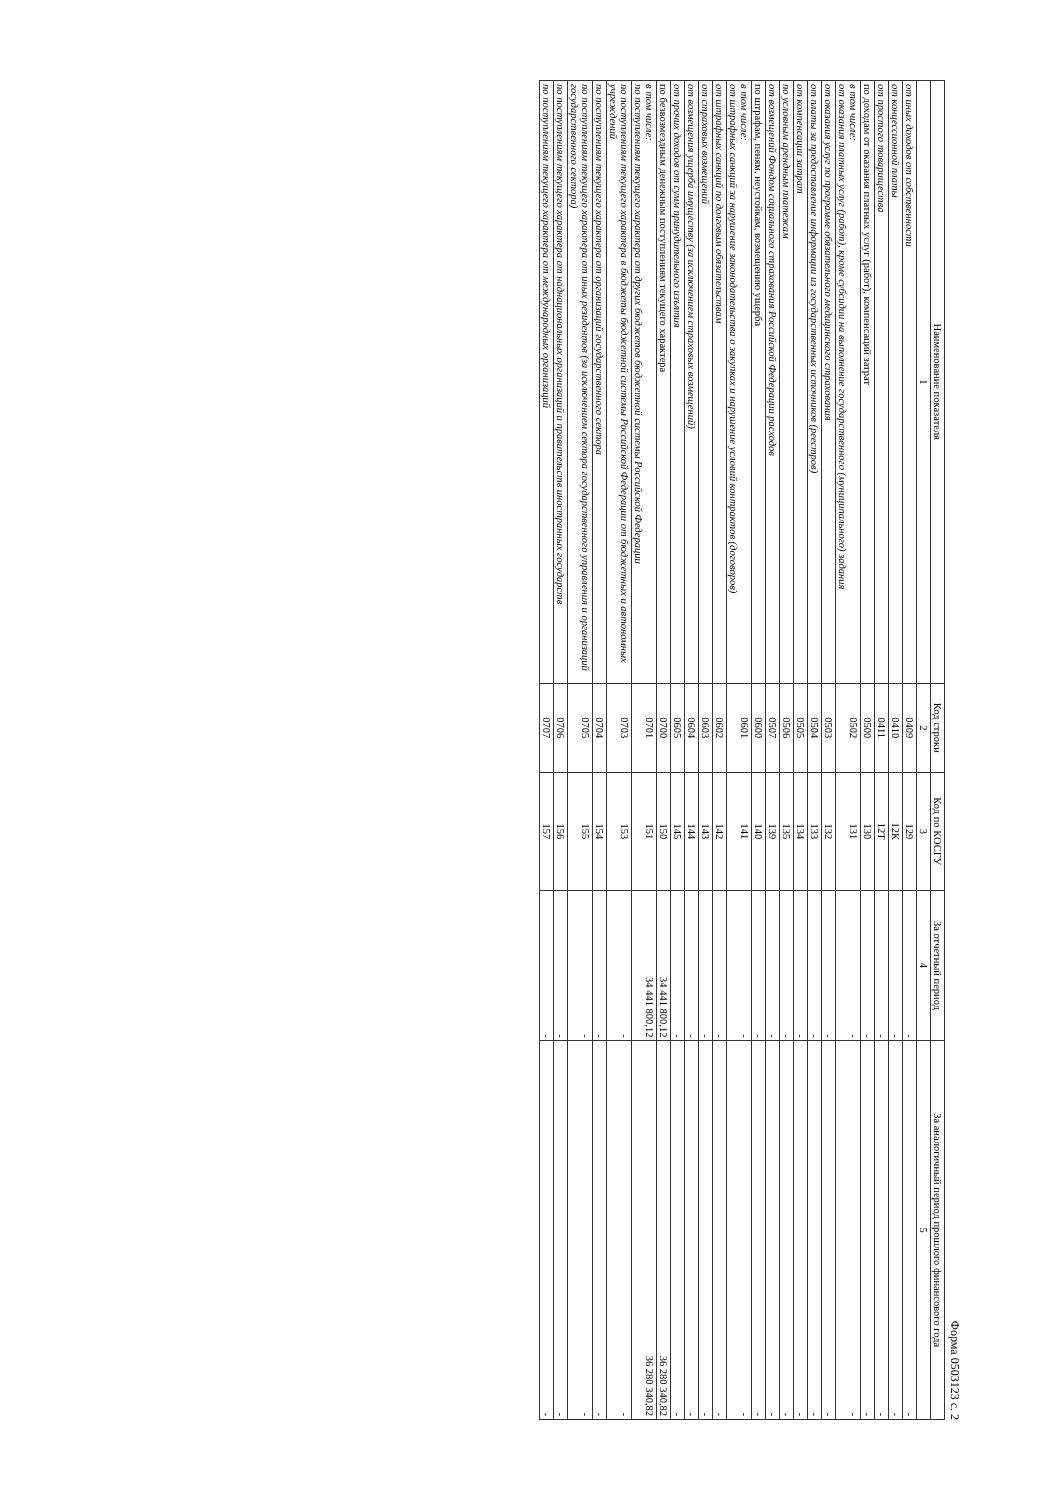Форма 0503123 с. 2
| Наименование показателя | Код строки | Код по КОСГУ | За отчетный период | За аналогичный период прошлого финансового года |
| --- | --- | --- | --- | --- |
| 1 | 2 | 3 | 4 | 5 |
| от иных доходов от собственности | 0409 | 129 | - | - |
| от концессионной платы | 0410 | 12К | - | - |
| от простого товарищества | 0411 | 12Т | - | - |
| по доходам от оказания платных услуг (работ), компенсаций затрат | 0500 | 130 | - | - |
| в том числе: от оказания платных услуг (работ), кроме субсидии на выполнение государственного (муниципального) задания | 0502 | 131 | - | - |
| от оказания услуг по программе обязательного медицинского страхования | 0503 | 132 | - | - |
| от платы за предоставление информации из государственных источников (реестров) | 0504 | 133 | - | - |
| от компенсации затрат | 0505 | 134 | - | - |
| по условным арендным платежам | 0506 | 135 | - | - |
| от возмещений Фондом социального страхования Российской Федерации расходов | 0507 | 139 | - | - |
| по штрафам, пеням, неустойкам, возмещению ущерба | 0600 | 140 | - | - |
| в том числе: от штрафных санкций за нарушение законодательства о закупках и нарушение условий контрактов (договоров) | 0601 | 141 | - | - |
| от штрафных санкций по долговым обязательствам | 0602 | 142 | - | - |
| от страховых возмещений | 0603 | 143 | - | - |
| от возмещения ущерба имуществу (за исключением страховых возмещений) | 0604 | 144 | - | - |
| от прочих доходов от сумм принудительного изъятия | 0605 | 145 | - | - |
| по безвозмездным денежным поступлениям текущего характера | 0700 | 150 | 34 441 800,12 | 36 280 340,82 |
| в том числе: по поступлениям текущего характера от других бюджетов бюджетной системы Российской Федерации | 0701 | 151 | 34 441 800,12 | 36 280 340,82 |
| по поступлениям текущего характера в бюджеты бюджетной системы Российской Федерации от бюджетных и автономных учреждений | 0703 | 153 | - | - |
| по поступлениям текущего характера от организаций государственного сектора | 0704 | 154 | - | - |
| по поступлениям текущего характера от иных резидентов (за исключением сектора государственного управления и организаций государственного сектора) | 0705 | 155 | - | - |
| по поступлениям текущего характера от наднациональных организаций и правительств иностранных государств | 0706 | 156 | - | - |
| по поступлениям текущего характера от международных организаций | 0707 | 157 | - | - |